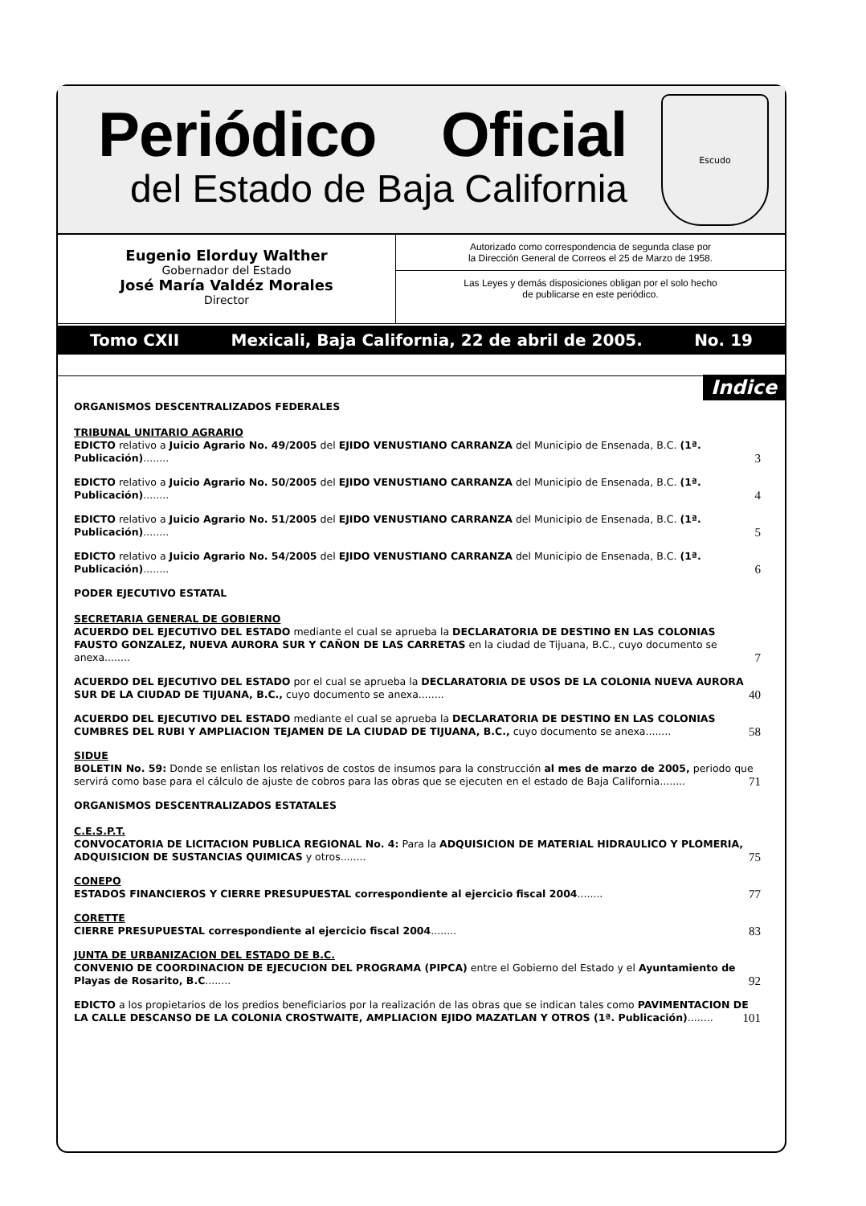Periódico Oficial
del Estado de Baja California
Escudo
Eugenio Elorduy Walther
Gobernador del Estado
José María Valdéz Morales
Director
Autorizado como correspondencia de segunda clase por
la Dirección General de Correos el 25 de Marzo de 1958.
Las Leyes y demás disposiciones obligan por el solo hecho
de publicarse en este periódico.
Tomo CXII Mexicali, Baja California, 22 de abril de 2005. No. 19
Indice
ORGANISMOS DESCENTRALIZADOS FEDERALES
TRIBUNAL UNITARIO AGRARIO
EDICTO relativo a Juicio Agrario No. 49/2005 del EJIDO VENUSTIANO CARRANZA del Municipio de Ensenada, B.C. (1ª. Publicación)........ 3
EDICTO relativo a Juicio Agrario No. 50/2005 del EJIDO VENUSTIANO CARRANZA del Municipio de Ensenada, B.C. (1ª. Publicación)........ 4
EDICTO relativo a Juicio Agrario No. 51/2005 del EJIDO VENUSTIANO CARRANZA del Municipio de Ensenada, B.C. (1ª. Publicación)........ 5
EDICTO relativo a Juicio Agrario No. 54/2005 del EJIDO VENUSTIANO CARRANZA del Municipio de Ensenada, B.C. (1ª. Publicación)........ 6
PODER EJECUTIVO ESTATAL
SECRETARIA GENERAL DE GOBIERNO
ACUERDO DEL EJECUTIVO DEL ESTADO mediante el cual se aprueba la DECLARATORIA DE DESTINO EN LAS COLONIAS FAUSTO GONZALEZ, NUEVA AURORA SUR Y CAÑON DE LAS CARRETAS en la ciudad de Tijuana, B.C., cuyo documento se anexa........ 7
ACUERDO DEL EJECUTIVO DEL ESTADO por el cual se aprueba la DECLARATORIA DE USOS DE LA COLONIA NUEVA AURORA SUR DE LA CIUDAD DE TIJUANA, B.C., cuyo documento se anexa........ 40
ACUERDO DEL EJECUTIVO DEL ESTADO mediante el cual se aprueba la DECLARATORIA DE DESTINO EN LAS COLONIAS CUMBRES DEL RUBI Y AMPLIACION TEJAMEN DE LA CIUDAD DE TIJUANA, B.C., cuyo documento se anexa........ 58
SIDUE
BOLETIN No. 59: Donde se enlistan los relativos de costos de insumos para la construcción al mes de marzo de 2005, periodo que servirá como base para el cálculo de ajuste de cobros para las obras que se ejecuten en el estado de Baja California........ 71
ORGANISMOS DESCENTRALIZADOS ESTATALES
C.E.S.P.T.
CONVOCATORIA DE LICITACION PUBLICA REGIONAL No. 4: Para la ADQUISICION DE MATERIAL HIDRAULICO Y PLOMERIA, ADQUISICION DE SUSTANCIAS QUIMICAS y otros........ 75
CONEPO
ESTADOS FINANCIEROS Y CIERRE PRESUPUESTAL correspondiente al ejercicio fiscal 2004........ 77
CORETTE
CIERRE PRESUPUESTAL correspondiente al ejercicio fiscal 2004........ 83
JUNTA DE URBANIZACION DEL ESTADO DE B.C.
CONVENIO DE COORDINACION DE EJECUCION DEL PROGRAMA (PIPCA) entre el Gobierno del Estado y el Ayuntamiento de Playas de Rosarito, B.C........ 92
EDICTO a los propietarios de los predios beneficiarios por la realización de las obras que se indican tales como PAVIMENTACION DE LA CALLE DESCANSO DE LA COLONIA CROSTWAITE, AMPLIACION EJIDO MAZATLAN Y OTROS (1ª. Publicación)........ 101